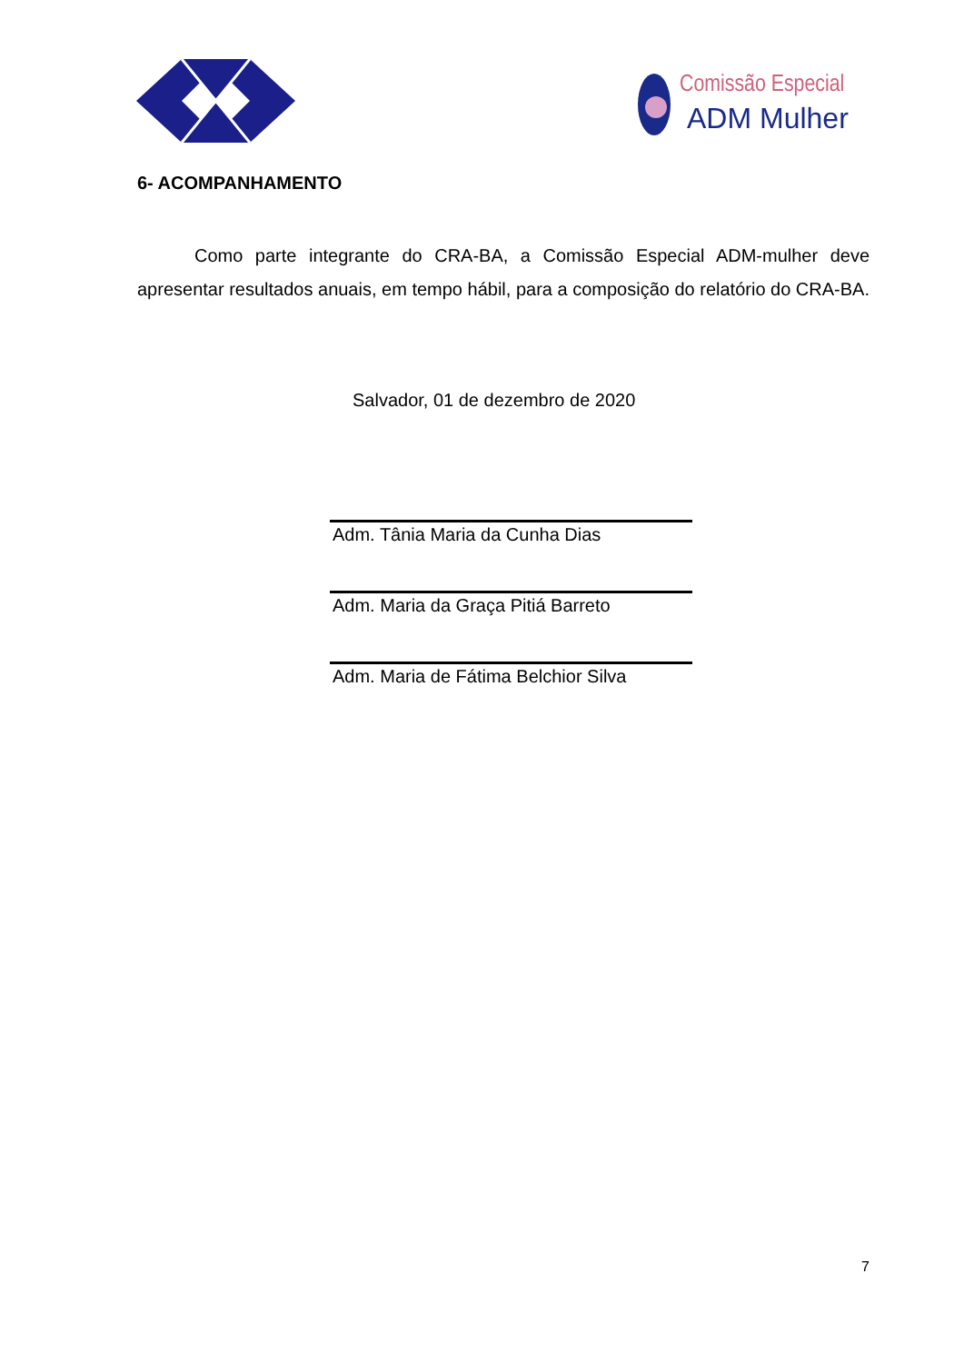Comissão Especial
ADM Mulher
6- ACOMPANHAMENTO
Como parte integrante do CRA-BA, a Comissão Especial ADM-mulher deve apresentar resultados anuais, em tempo hábil, para a composição do relatório do CRA-BA.
Salvador, 01 de dezembro de 2020
Adm. Tânia Maria da Cunha Dias
Adm. Maria da Graça Pitiá Barreto
Adm. Maria de Fátima Belchior Silva
7